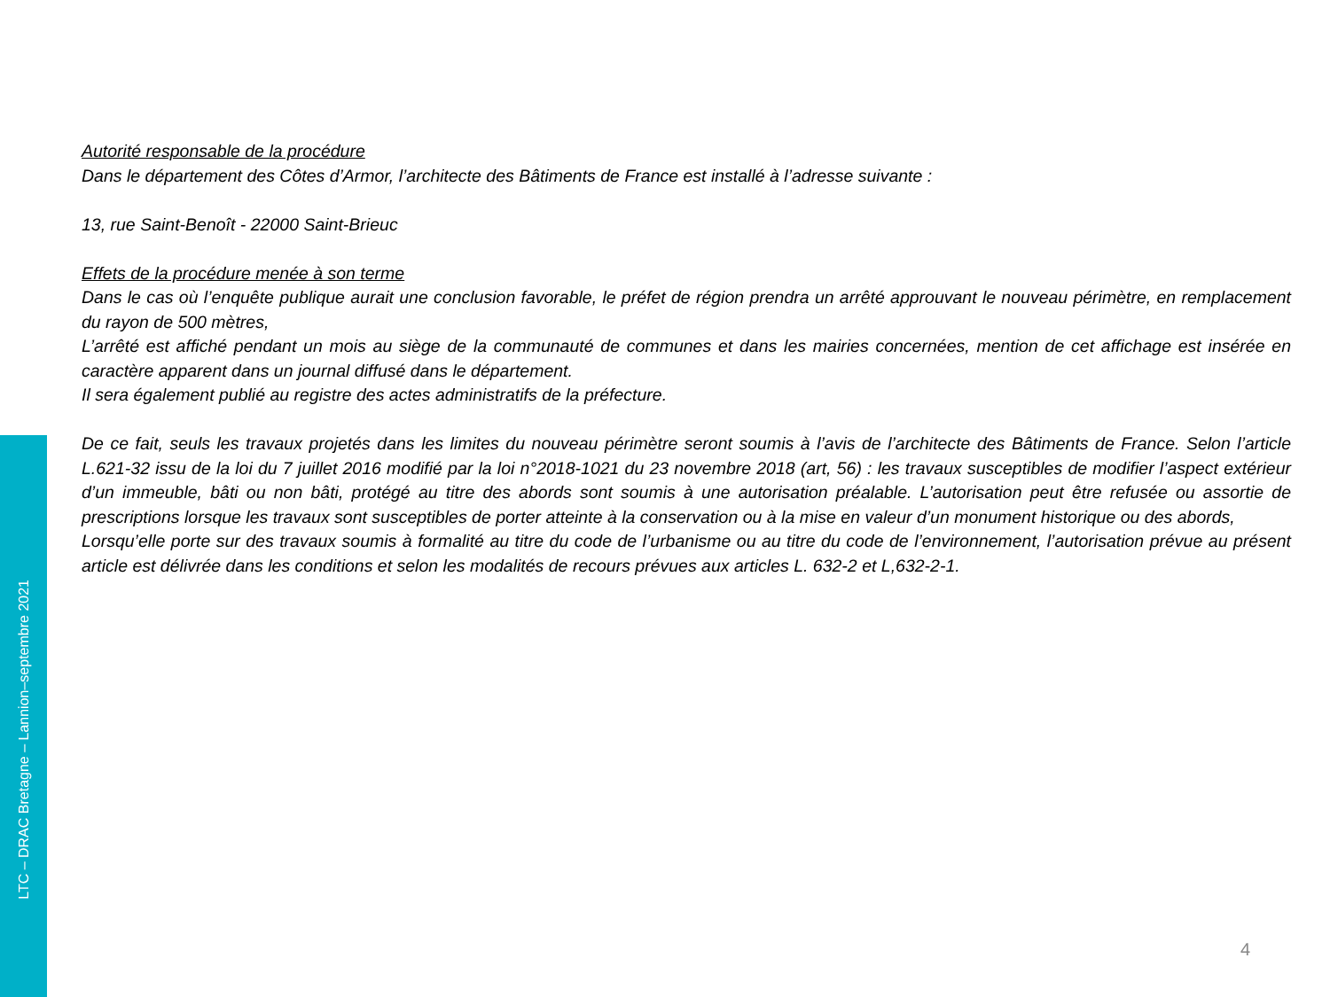Autorité responsable de la procédure
Dans le département des Côtes d’Armor, l’architecte des Bâtiments de France est installé à l’adresse suivante :
13, rue Saint-Benoît - 22000 Saint-Brieuc
Effets de la procédure menée à son terme
Dans le cas où l’enquête publique aurait une conclusion favorable, le préfet de région prendra un arrêté approuvant le nouveau périmètre, en remplacement du rayon de 500 mètres,
L’arrêté est affiché pendant un mois au siège de la communauté de communes et dans les mairies concernées, mention de cet affichage est insérée en caractère apparent dans un journal diffusé dans le département.
Il sera également publié au registre des actes administratifs de la préfecture.
De ce fait, seuls les travaux projetés dans les limites du nouveau périmètre seront soumis à l’avis de l’architecte des Bâtiments de France. Selon l’article L.621-32 issu de la loi du 7 juillet 2016 modifié par la loi n°2018-1021 du 23 novembre 2018 (art, 56) : les travaux susceptibles de modifier l’aspect extérieur d’un immeuble, bâti ou non bâti, protégé au titre des abords sont soumis à une autorisation préalable. L’autorisation peut être refusée ou assortie de prescriptions lorsque les travaux sont susceptibles de porter atteinte à la conservation ou à la mise en valeur d’un monument historique ou des abords,
Lorsqu’elle porte sur des travaux soumis à formalité au titre du code de l’urbanisme ou au titre du code de l’environnement, l’autorisation prévue au présent article est délivrée dans les conditions et selon les modalités de recours prévues aux articles L. 632-2 et L,632-2-1.
LTC – DRAC Bretagne – Lannion–septembre 2021
4